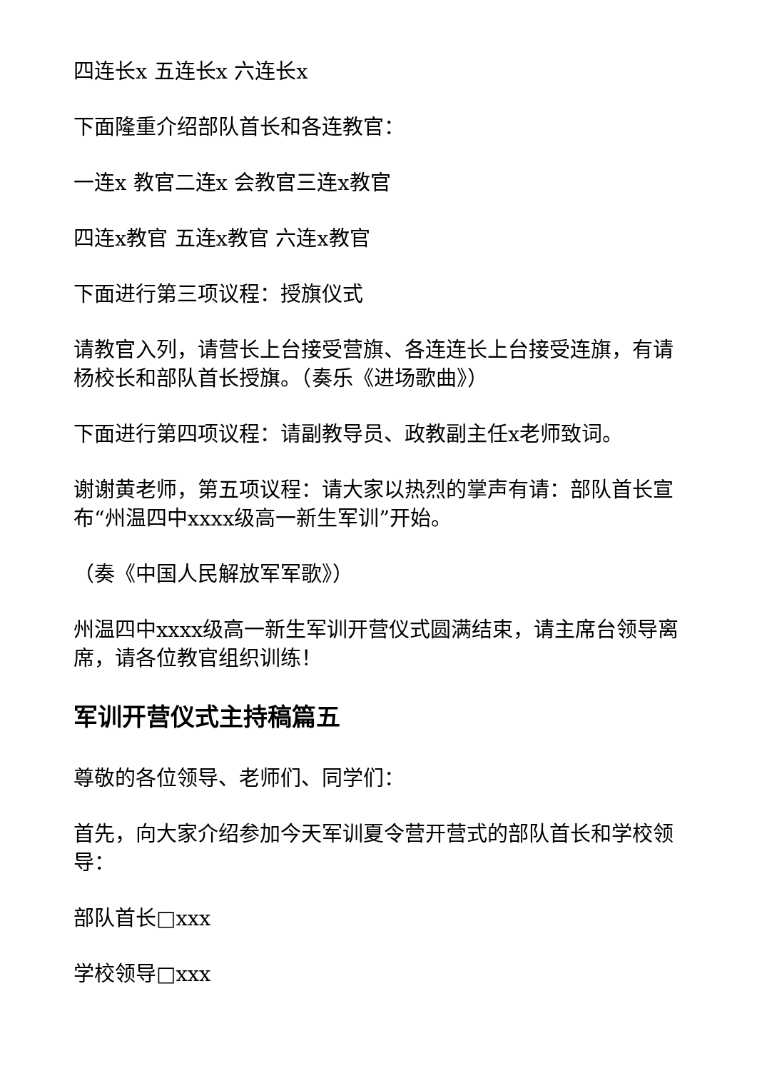四连长x 五连长x 六连长x
下面隆重介绍部队首长和各连教官：
一连x 教官二连x 会教官三连x教官
四连x教官 五连x教官 六连x教官
下面进行第三项议程：授旗仪式
请教官入列，请营长上台接受营旗、各连连长上台接受连旗，有请杨校长和部队首长授旗。（奏乐《进场歌曲》）
下面进行第四项议程：请副教导员、政教副主任x老师致词。
谢谢黄老师，第五项议程：请大家以热烈的掌声有请：部队首长宣布“州温四中xxxx级高一新生军训”开始。
（奏《中国人民解放军军歌》）
州温四中xxxx级高一新生军训开营仪式圆满结束，请主席台领导离席，请各位教官组织训练！
军训开营仪式主持稿篇五
尊敬的各位领导、老师们、同学们：
首先，向大家介绍参加今天军训夏令营开营式的部队首长和学校领导：
部队首长□xxx
学校领导□xxx